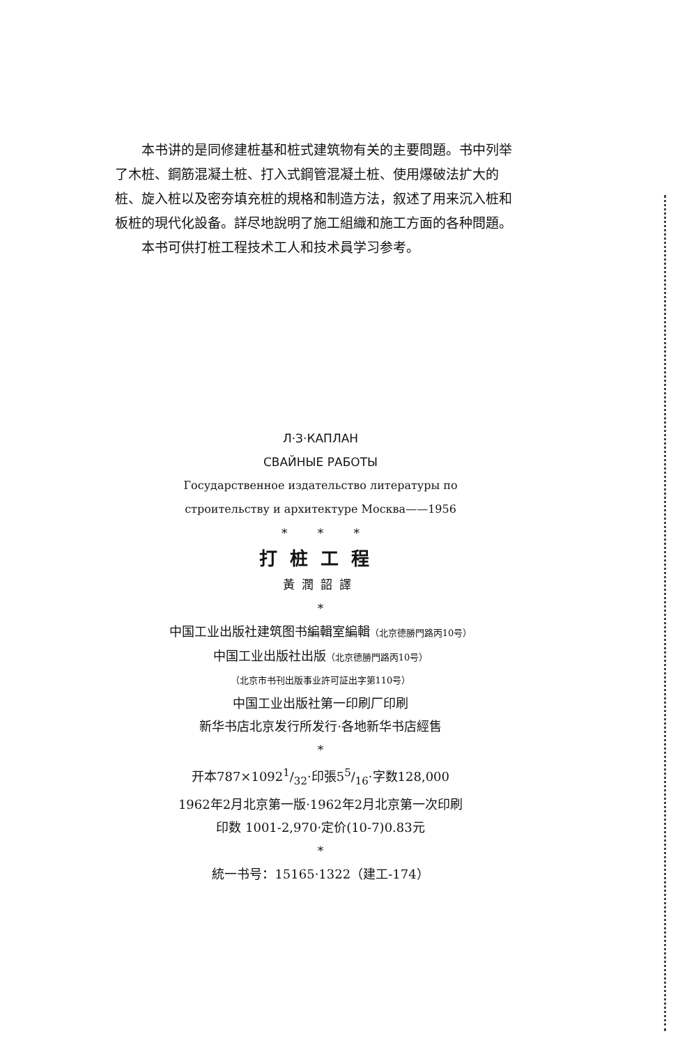本书讲的是同修建桩基和桩式建筑物有关的主要問題。书中列举了木桩、鋼筋混凝土桩、打入式鋼管混凝土桩、使用爆破法扩大的桩、旋入桩以及密夯填充桩的規格和制造方法，叙述了用来沉入桩和板桩的現代化設备。詳尽地說明了施工組織和施工方面的各种問題。
本书可供打桩工程技术工人和技术員学习参考。
Л·З·КАПЛАН
СВАЙНЫЕ РАБОТЫ
Государственное издательство литературы по
строительству и архитектуре Москва——1956
* * *
打桩工程
黃潤韶譯
*
中国工业出版社建筑图书編輯室編輯（北京德勝門路丙10号）
中国工业出版社出版（北京德勝門路丙10号）
（北京市书刊出版事业許可証出字第110号）
中国工业出版社第一印刷厂印刷
新华书店北京发行所发行·各地新华书店經售
*
开本787×10921/32·印張55/16·字数128,000
1962年2月北京第一版·1962年2月北京第一次印刷
印数 1001-2,970·定价(10-7)0.83元
*
統一书号：15165·1322（建工-174）